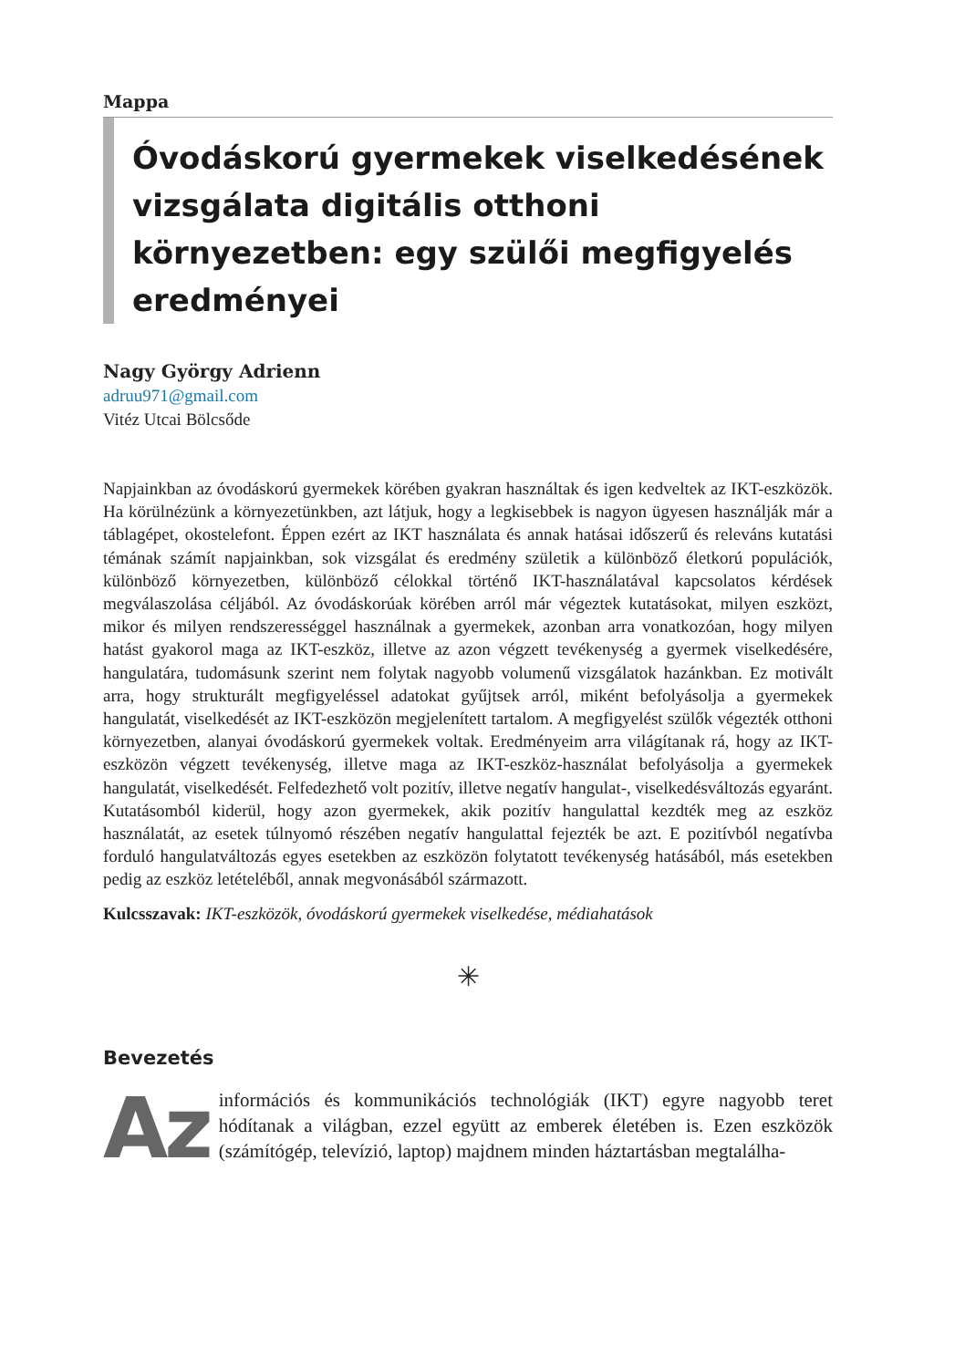Mappa
Óvodáskorú gyermekek viselkedésének vizsgálata digitális otthoni környezetben: egy szülői megfigyelés eredményei
Nagy György Adrienn
adruu971@gmail.com
Vitéz Utcai Bölcsőde
Napjainkban az óvodáskorú gyermekek körében gyakran használtak és igen kedveltek az IKT-eszközök. Ha körülnézünk a környezetünkben, azt látjuk, hogy a legkisebbek is nagyon ügyesen használják már a táblagépet, okostelefont. Éppen ezért az IKT használata és annak hatásai időszerű és releváns kutatási témának számít napjainkban, sok vizsgálat és eredmény születik a különböző életkorú populációk, különböző környezetben, különböző célokkal történő IKT-használatával kapcsolatos kérdések megválaszolása céljából. Az óvodáskorúak körében arról már végeztek kutatásokat, milyen eszközt, mikor és milyen rendszerességgel használnak a gyermekek, azonban arra vonatkozóan, hogy milyen hatást gyakorol maga az IKT-eszköz, illetve az azon végzett tevékenység a gyermek viselkedésére, hangulatára, tudomásunk szerint nem folytak nagyobb volumenű vizsgálatok hazánkban. Ez motivált arra, hogy strukturált megfigyeléssel adatokat gyűjtsek arról, miként befolyásolja a gyermekek hangulatát, viselkedését az IKT-eszközön megjelenített tartalom. A megfigyelést szülők végezték otthoni környezetben, alanyai óvodáskorú gyermekek voltak. Eredményeim arra világítanak rá, hogy az IKT-eszközön végzett tevékenység, illetve maga az IKT-eszköz-használat befolyásolja a gyermekek hangulatát, viselkedését. Felfedezhető volt pozitív, illetve negatív hangulat-, viselkedésváltozás egyaránt. Kutatásomból kiderül, hogy azon gyermekek, akik pozitív hangulattal kezdték meg az eszköz használatát, az esetek túlnyomó részében negatív hangulattal fejezték be azt. E pozitívból negatívba forduló hangulatváltozás egyes esetekben az eszközön folytatott tevékenység hatásából, más esetekben pedig az eszköz letételéből, annak megvonásából származott.
Kulcsszavak: IKT-eszközök, óvodáskorú gyermekek viselkedése, médiahatások
✳
Bevezetés
Az információs és kommunikációs technológiák (IKT) egyre nagyobb teret hódítanak a világban, ezzel együtt az emberek életében is. Ezen eszközök (számítógép, televízió, laptop) majdnem minden háztartásban megtalálha-